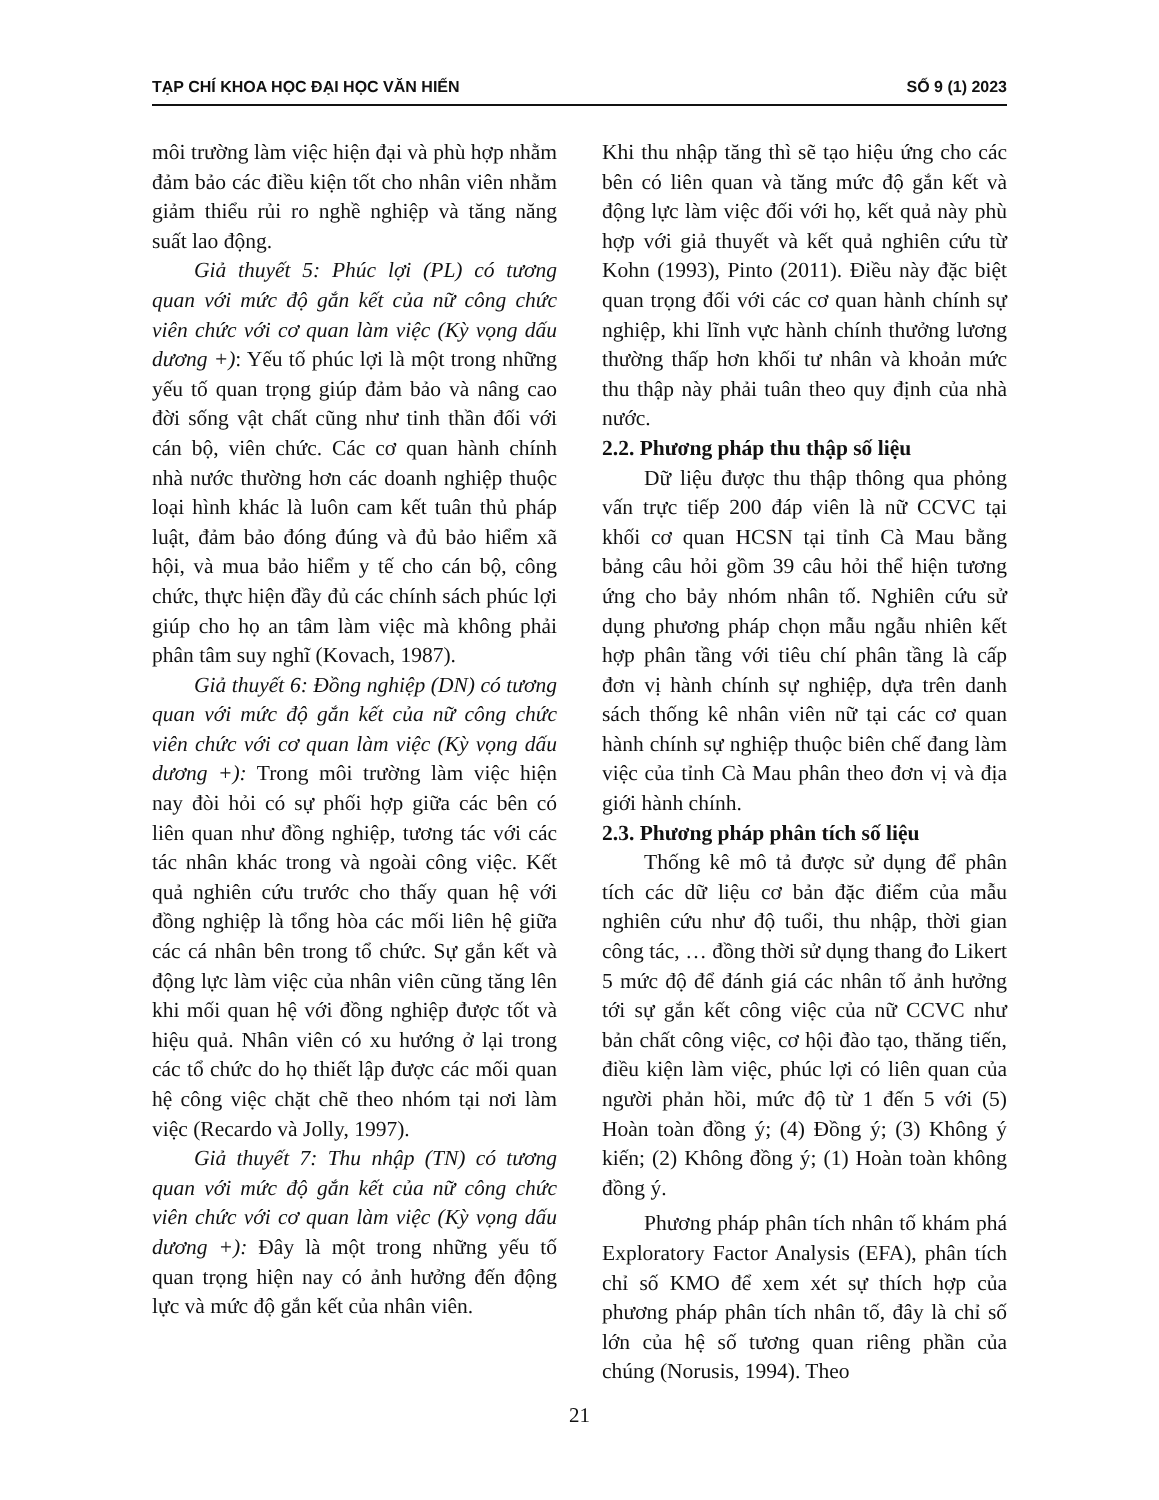TẠP CHÍ KHOA HỌC ĐẠI HỌC VĂN HIẾN SỐ 9 (1) 2023
môi trường làm việc hiện đại và phù hợp nhằm đảm bảo các điều kiện tốt cho nhân viên nhằm giảm thiểu rủi ro nghề nghiệp và tăng năng suất lao động.
Giả thuyết 5: Phúc lợi (PL) có tương quan với mức độ gắn kết của nữ công chức viên chức với cơ quan làm việc (Kỳ vọng dấu dương +): Yếu tố phúc lợi là một trong những yếu tố quan trọng giúp đảm bảo và nâng cao đời sống vật chất cũng như tinh thần đối với cán bộ, viên chức. Các cơ quan hành chính nhà nước thường hơn các doanh nghiệp thuộc loại hình khác là luôn cam kết tuân thủ pháp luật, đảm bảo đóng đúng và đủ bảo hiểm xã hội, và mua bảo hiểm y tế cho cán bộ, công chức, thực hiện đầy đủ các chính sách phúc lợi giúp cho họ an tâm làm việc mà không phải phân tâm suy nghĩ (Kovach, 1987).
Giả thuyết 6: Đồng nghiệp (DN) có tương quan với mức độ gắn kết của nữ công chức viên chức với cơ quan làm việc (Kỳ vọng dấu dương +): Trong môi trường làm việc hiện nay đòi hỏi có sự phối hợp giữa các bên có liên quan như đồng nghiệp, tương tác với các tác nhân khác trong và ngoài công việc. Kết quả nghiên cứu trước cho thấy quan hệ với đồng nghiệp là tổng hòa các mối liên hệ giữa các cá nhân bên trong tổ chức. Sự gắn kết và động lực làm việc của nhân viên cũng tăng lên khi mối quan hệ với đồng nghiệp được tốt và hiệu quả. Nhân viên có xu hướng ở lại trong các tổ chức do họ thiết lập được các mối quan hệ công việc chặt chẽ theo nhóm tại nơi làm việc (Recardo và Jolly, 1997).
Giả thuyết 7: Thu nhập (TN) có tương quan với mức độ gắn kết của nữ công chức viên chức với cơ quan làm việc (Kỳ vọng dấu dương +): Đây là một trong những yếu tố quan trọng hiện nay có ảnh hưởng đến động lực và mức độ gắn kết của nhân viên.
Khi thu nhập tăng thì sẽ tạo hiệu ứng cho các bên có liên quan và tăng mức độ gắn kết và động lực làm việc đối với họ, kết quả này phù hợp với giả thuyết và kết quả nghiên cứu từ Kohn (1993), Pinto (2011). Điều này đặc biệt quan trọng đối với các cơ quan hành chính sự nghiệp, khi lĩnh vực hành chính thưởng lương thường thấp hơn khối tư nhân và khoản mức thu thập này phải tuân theo quy định của nhà nước.
2.2. Phương pháp thu thập số liệu
Dữ liệu được thu thập thông qua phỏng vấn trực tiếp 200 đáp viên là nữ CCVC tại khối cơ quan HCSN tại tỉnh Cà Mau bằng bảng câu hỏi gồm 39 câu hỏi thể hiện tương ứng cho bảy nhóm nhân tố. Nghiên cứu sử dụng phương pháp chọn mẫu ngẫu nhiên kết hợp phân tầng với tiêu chí phân tầng là cấp đơn vị hành chính sự nghiệp, dựa trên danh sách thống kê nhân viên nữ tại các cơ quan hành chính sự nghiệp thuộc biên chế đang làm việc của tỉnh Cà Mau phân theo đơn vị và địa giới hành chính.
2.3. Phương pháp phân tích số liệu
Thống kê mô tả được sử dụng để phân tích các dữ liệu cơ bản đặc điểm của mẫu nghiên cứu như độ tuổi, thu nhập, thời gian công tác, … đồng thời sử dụng thang đo Likert 5 mức độ để đánh giá các nhân tố ảnh hưởng tới sự gắn kết công việc của nữ CCVC như bản chất công việc, cơ hội đào tạo, thăng tiến, điều kiện làm việc, phúc lợi có liên quan của người phản hồi, mức độ từ 1 đến 5 với (5) Hoàn toàn đồng ý; (4) Đồng ý; (3) Không ý kiến; (2) Không đồng ý; (1) Hoàn toàn không đồng ý.
Phương pháp phân tích nhân tố khám phá Exploratory Factor Analysis (EFA), phân tích chỉ số KMO để xem xét sự thích hợp của phương pháp phân tích nhân tố, đây là chỉ số lớn của hệ số tương quan riêng phần của chúng (Norusis, 1994). Theo
21